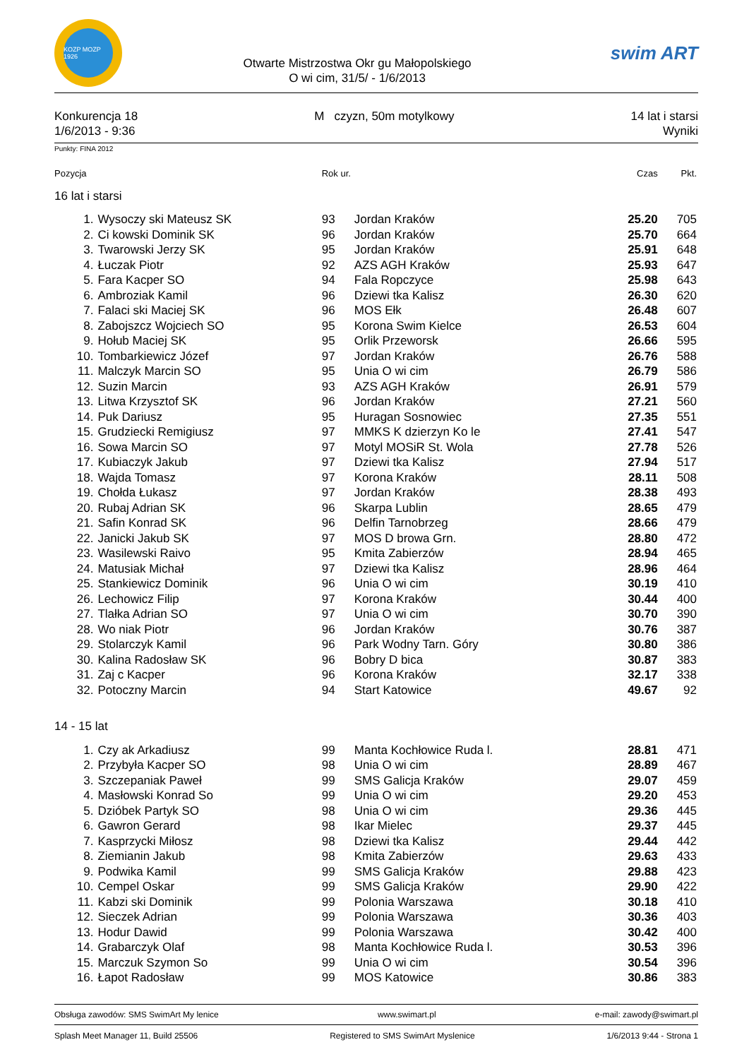KOZP MOZP 1926
Otwarte Mistrzostwa Okr gu Małopolskiego
O wi cim, 31/5/ - 1/6/2013
swim ART
Konkurencja 18
1/6/2013 - 9:36
M czyzn, 50m motylkowy 14 lat i starsi
Wyniki
Punkty: FINA 2012
| Pozycja | | Rok ur. | | Czas | Pkt. |
| --- | --- | --- | --- | --- | --- |
| 16 lat i starsi | | | | | |
| 1. | Wysoczy ski Mateusz SK | 93 | Jordan Kraków | 25.20 | 705 |
| 2. | Ci kowski Dominik SK | 96 | Jordan Kraków | 25.70 | 664 |
| 3. | Twarowski Jerzy SK | 95 | Jordan Kraków | 25.91 | 648 |
| 4. | Łuczak Piotr | 92 | AZS AGH Kraków | 25.93 | 647 |
| 5. | Fara Kacper SO | 94 | Fala Ropczyce | 25.98 | 643 |
| 6. | Ambroziak Kamil | 96 | Dziewi tka Kalisz | 26.30 | 620 |
| 7. | Falaci ski Maciej SK | 96 | MOS Ełk | 26.48 | 607 |
| 8. | Zabojszcz Wojciech SO | 95 | Korona Swim Kielce | 26.53 | 604 |
| 9. | Hołub Maciej SK | 95 | Orlik Przeworsk | 26.66 | 595 |
| 10. | Tombarkiewicz Józef | 97 | Jordan Kraków | 26.76 | 588 |
| 11. | Malczyk Marcin SO | 95 | Unia O wi cim | 26.79 | 586 |
| 12. | Suzin Marcin | 93 | AZS AGH Kraków | 26.91 | 579 |
| 13. | Litwa Krzysztof SK | 96 | Jordan Kraków | 27.21 | 560 |
| 14. | Puk Dariusz | 95 | Huragan Sosnowiec | 27.35 | 551 |
| 15. | Grudziecki Remigiusz | 97 | MMKS K dzierzyn Ko le | 27.41 | 547 |
| 16. | Sowa Marcin SO | 97 | Motyl MOSiR St. Wola | 27.78 | 526 |
| 17. | Kubiaczyk Jakub | 97 | Dziewi tka Kalisz | 27.94 | 517 |
| 18. | Wajda Tomasz | 97 | Korona Kraków | 28.11 | 508 |
| 19. | Chołda Łukasz | 97 | Jordan Kraków | 28.38 | 493 |
| 20. | Rubaj Adrian SK | 96 | Skarpa Lublin | 28.65 | 479 |
| 21. | Safin Konrad SK | 96 | Delfin Tarnobrzeg | 28.66 | 479 |
| 22. | Janicki Jakub SK | 97 | MOS D browa Grn. | 28.80 | 472 |
| 23. | Wasilewski Raivo | 95 | Kmita Zabierzów | 28.94 | 465 |
| 24. | Matusiak Michał | 97 | Dziewi tka Kalisz | 28.96 | 464 |
| 25. | Stankiewicz Dominik | 96 | Unia O wi cim | 30.19 | 410 |
| 26. | Lechowicz Filip | 97 | Korona Kraków | 30.44 | 400 |
| 27. | Tlałka Adrian SO | 97 | Unia O wi cim | 30.70 | 390 |
| 28. | Wo niak Piotr | 96 | Jordan Kraków | 30.76 | 387 |
| 29. | Stolarczyk Kamil | 96 | Park Wodny Tarn. Góry | 30.80 | 386 |
| 30. | Kalina Radosław SK | 96 | Bobry D bica | 30.87 | 383 |
| 31. | Zaj c Kacper | 96 | Korona Kraków | 32.17 | 338 |
| 32. | Potoczny Marcin | 94 | Start Katowice | 49.67 | 92 |
| 14 - 15 lat | | | | | |
| 1. | Czy ak Arkadiusz | 99 | Manta Kochłowice Ruda l. | 28.81 | 471 |
| 2. | Przybyła Kacper SO | 98 | Unia O wi cim | 28.89 | 467 |
| 3. | Szczepaniak Paweł | 99 | SMS Galicja Kraków | 29.07 | 459 |
| 4. | Masłowski Konrad So | 99 | Unia O wi cim | 29.20 | 453 |
| 5. | Dzióbek Partyk SO | 98 | Unia O wi cim | 29.36 | 445 |
| 6. | Gawron Gerard | 98 | Ikar Mielec | 29.37 | 445 |
| 7. | Kasprzycki Miłosz | 98 | Dziewi tka Kalisz | 29.44 | 442 |
| 8. | Ziemianin Jakub | 98 | Kmita Zabierzów | 29.63 | 433 |
| 9. | Podwika Kamil | 99 | SMS Galicja Kraków | 29.88 | 423 |
| 10. | Cempel Oskar | 99 | SMS Galicja Kraków | 29.90 | 422 |
| 11. | Kabzi ski Dominik | 99 | Polonia Warszawa | 30.18 | 410 |
| 12. | Sieczek Adrian | 99 | Polonia Warszawa | 30.36 | 403 |
| 13. | Hodur Dawid | 99 | Polonia Warszawa | 30.42 | 400 |
| 14. | Grabarczyk Olaf | 98 | Manta Kochłowice Ruda l. | 30.53 | 396 |
| 15. | Marczuk Szymon So | 99 | Unia O wi cim | 30.54 | 396 |
| 16. | Łapot Radosław | 99 | MOS Katowice | 30.86 | 383 |
Obsługa zawodów: SMS SwimArt My lenice www.swimart.pl e-mail: zawody@swimart.pl
Splash Meet Manager 11, Build 25506 Registered to SMS SwimArt Myslenice 1/6/2013 9:44 - Strona 1